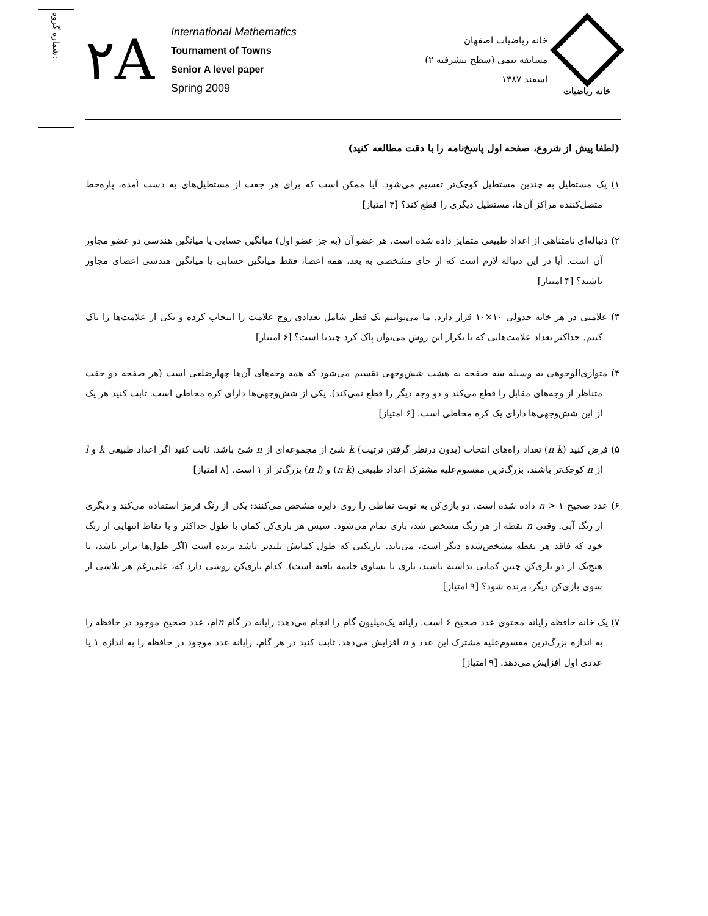شماره گروه:
۲A
International Mathematics
Tournament of Towns
Senior A level paper
Spring 2009
خانه ریاضیات اصفهان
مسابقه تیمی (سطح پیشرفته ۲)
اسفند ۱۳۸۷
خانه ریاضیات
(لطفا پیش از شروع، صفحه اول پاسخ‌نامه را با دقت مطالعه کنید)
۱) یک مستطیل به چندین مستطیل کوچک‌تر تقسیم می‌شود. آیا ممکن است که برای هر جفت از مستطیل‌های به دست آمده، پاره‌خط متصل‌کننده مراکز آن‌ها، مستطیل دیگری را قطع کند؟ [۴ امتیاز]
۲) دنباله‌ای نامتناهی از اعداد طبیعی متمایز داده شده است. هر عضو آن (به جز عضو اول) میانگین حسابی یا میانگین هندسی دو عضو مجاور آن است. آیا در این دنباله لازم است که از جای مشخصی به بعد، همه اعضا، فقط میانگین حسابی یا میانگین هندسی اعضای مجاور باشند؟ [۴ امتیاز]
۳) علامتی در هر خانه جدولی ۱۰×۱۰ قرار دارد. ما می‌توانیم یک قطر شامل تعدادی زوج علامت را انتخاب کرده و یکی از علامت‌ها را پاک کنیم. حداکثر تعداد علامت‌هایی که با تکرار این روش می‌توان پاک کرد چندتا است؟ [۶ امتیاز]
۴) متوازی‌الوجوهی به وسیله سه صفحه به هشت شش‌وجهی تقسیم می‌شود که همه وجه‌های آن‌ها چهارضلعی است (هر صفحه دو جفت متناظر از وجه‌های مقابل را قطع می‌کند و دو وجه دیگر را قطع نمی‌کند). یکی از شش‌وجهی‌ها دارای کره محاطی است. ثابت کنید هر یک از این شش‌وجهی‌ها دارای یک کره محاطی است. [۶ امتیاز]
۵) فرض کنید (n k) تعداد راه‌های انتخاب (بدون درنظر گرفتن ترتیب) k شئ از مجموعه‌ای از n شئ باشد. ثابت کنید اگر اعداد طبیعی k و l از n کوچک‌تر باشند، بزرگ‌ترین مقسوم‌علیه مشترک اعداد طبیعی (n k) و (n l) بزرگ‌تر از ۱ است. [۸ امتیاز]
۶) عدد صحیح n > ۱ داده شده است. دو بازی‌کن به نوبت نقاطی را روی دایره مشخص می‌کنند: یکی از رنگ قرمز استفاده می‌کند و دیگری از رنگ آبی. وقتی n نقطه از هر رنگ مشخص شد، بازی تمام می‌شود. سپس هر بازی‌کن کمان با طول حداکثر و با نقاط انتهایی از رنگ خود که فاقد هر نقطه مشخص‌شده دیگر است، می‌یابد. بازیکنی که طول کمانش بلندتر باشد برنده است (اگر طول‌ها برابر باشد، یا هیچ‌یک از دو بازی‌کن چنین کمانی نداشته باشند، بازی با تساوی خاتمه یافته است). کدام بازی‌کن روشی دارد که، علی‌رغم هر تلاشی از سوی بازی‌کن دیگر، برنده شود؟ [۹ امتیاز]
۷) یک خانه حافظه رایانه محتوی عدد صحیح ۶ است. رایانه یک‌میلیون گام را انجام می‌دهد: رایانه در گام nام، عدد صحیح موجود در حافظه را به اندازه بزرگ‌ترین مقسوم‌علیه مشترک این عدد و n افزایش می‌دهد. ثابت کنید در هر گام، رایانه عدد موجود در حافظه را به اندازه ۱ یا عددی اول افزایش می‌دهد. [۹ امتیاز]